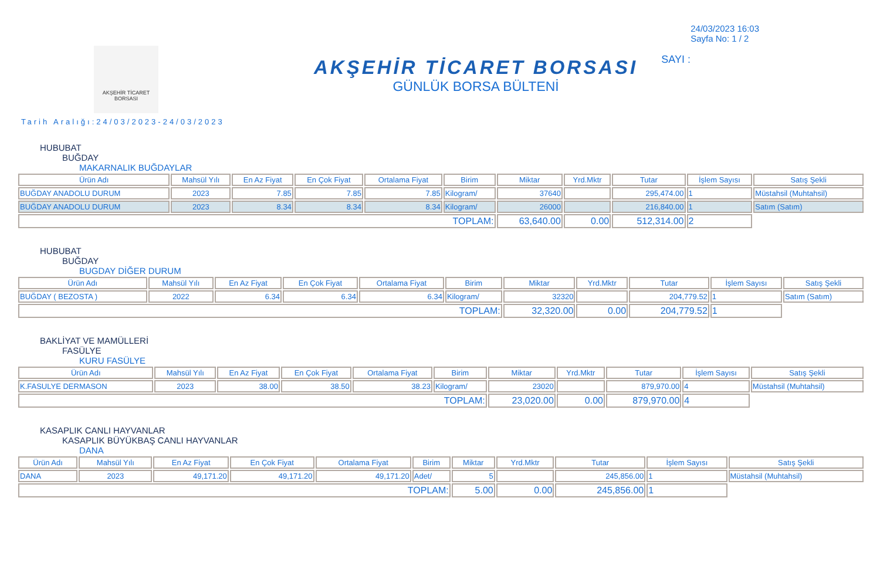AKŞEHİR TİCARET BORSASI
AKŞEHİR TİCARET BORSASI
GÜNLÜK BORSA BÜLTENİ
24/03/2023 16:03
Sayfa No: 1 / 2
SAYI :
Tarih Aralığı:24/03/2023-24/03/2023
HUBUBAT
BUĞDAY
MAKARNALIK BUĞDAYLAR
| Ürün Adı | Mahsül Yılı | En Az Fiyat | En Çok Fiyat | Ortalama Fiyat | Birim | Miktar | Yrd.Mktr | Tutar | İşlem Sayısı | Satış Şekli |
| --- | --- | --- | --- | --- | --- | --- | --- | --- | --- | --- |
| BUĞDAY ANADOLU DURUM | 2023 | 7.85 | 7.85 | 7.85 | Kilogram/ | 37640 | | 295,474.00 | 1 | Müstahsil (Muhtahsil) |
| BUĞDAY ANADOLU DURUM | 2023 | 8.34 | 8.34 | 8.34 | Kilogram/ | 26000 | | 216,840.00 | 1 | Satım (Satım) |
| TOPLAM: | | | | | | 63,640.00 | 0.00 | 512,314.00 | 2 | |
HUBUBAT
BUĞDAY
BUGDAY DİĞER DURUM
| Ürün Adı | Mahsül Yılı | En Az Fiyat | En Çok Fiyat | Ortalama Fiyat | Birim | Miktar | Yrd.Mktr | Tutar | İşlem Sayısı | Satış Şekli |
| --- | --- | --- | --- | --- | --- | --- | --- | --- | --- | --- |
| BUĞDAY ( BEZOSTA ) | 2022 | 6.34 | 6.34 | 6.34 | Kilogram/ | 32320 | | 204,779.52 | 1 | Satım (Satım) |
| TOPLAM: | | | | | | 32,320.00 | 0.00 | 204,779.52 | 1 | |
BAKLİYAT VE MAMÜLLERİ
FASÜLYE
KURU FASÜLYE
| Ürün Adı | Mahsül Yılı | En Az Fiyat | En Çok Fiyat | Ortalama Fiyat | Birim | Miktar | Yrd.Mktr | Tutar | İşlem Sayısı | Satış Şekli |
| --- | --- | --- | --- | --- | --- | --- | --- | --- | --- | --- |
| K.FASULYE DERMASON | 2023 | 38.00 | 38.50 | 38.23 | Kilogram/ | 23020 | | 879,970.00 | 4 | Müstahsil (Muhtahsil) |
| TOPLAM: | | | | | | 23,020.00 | 0.00 | 879,970.00 | 4 | |
KASAPLIK CANLI HAYVANLAR
KASAPLIK BÜYÜKBAŞ CANLI HAYVANLAR
DANA
| Ürün Adı | Mahsül Yılı | En Az Fiyat | En Çok Fiyat | Ortalama Fiyat | Birim | Miktar | Yrd.Mktr | Tutar | İşlem Sayısı | Satış Şekli |
| --- | --- | --- | --- | --- | --- | --- | --- | --- | --- | --- |
| DANA | 2023 | 49,171.20 | 49,171.20 | 49,171.20 | Adet/ | 5 | | 245,856.00 | 1 | Müstahsil (Muhtahsil) |
| TOPLAM: | | | | | | 5.00 | 0.00 | 245,856.00 | 1 | |